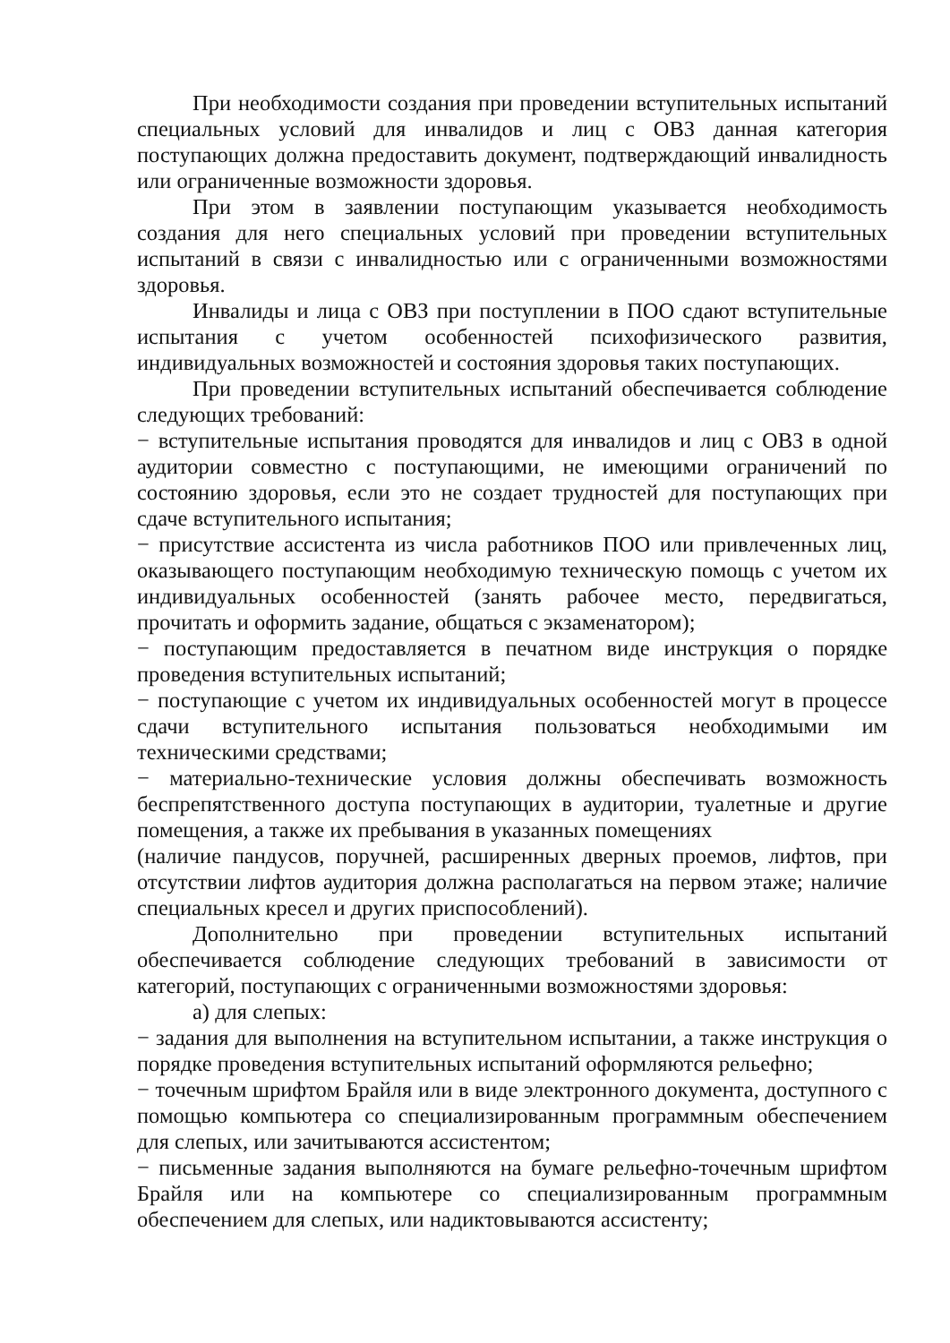При необходимости создания при проведении вступительных испытаний специальных условий для инвалидов и лиц с ОВЗ данная категория поступающих должна предоставить документ, подтверждающий инвалидность или ограниченные возможности здоровья.
При этом в заявлении поступающим указывается необходимость создания для него специальных условий при проведении вступительных испытаний в связи с инвалидностью или с ограниченными возможностями здоровья.
Инвалиды и лица с ОВЗ при поступлении в ПОО сдают вступительные испытания с учетом особенностей психофизического развития, индивидуальных возможностей и состояния здоровья таких поступающих.
При проведении вступительных испытаний обеспечивается соблюдение следующих требований:
− вступительные испытания проводятся для инвалидов и лиц с ОВЗ в одной аудитории совместно с поступающими, не имеющими ограничений по состоянию здоровья, если это не создает трудностей для поступающих при сдаче вступительного испытания;
− присутствие ассистента из числа работников ПОО или привлеченных лиц, оказывающего поступающим необходимую техническую помощь с учетом их индивидуальных особенностей (занять рабочее место, передвигаться, прочитать и оформить задание, общаться с экзаменатором);
− поступающим предоставляется в печатном виде инструкция о порядке проведения вступительных испытаний;
− поступающие с учетом их индивидуальных особенностей могут в процессе сдачи вступительного испытания пользоваться необходимыми им техническими средствами;
− материально-технические условия должны обеспечивать возможность беспрепятственного доступа поступающих в аудитории, туалетные и другие помещения, а также их пребывания в указанных помещениях
(наличие пандусов, поручней, расширенных дверных проемов, лифтов, при отсутствии лифтов аудитория должна располагаться на первом этаже; наличие специальных кресел и других приспособлений).
Дополнительно при проведении вступительных испытаний обеспечивается соблюдение следующих требований в зависимости от категорий, поступающих с ограниченными возможностями здоровья:
а) для слепых:
− задания для выполнения на вступительном испытании, а также инструкция о порядке проведения вступительных испытаний оформляются рельефно;
− точечным шрифтом Брайля или в виде электронного документа, доступного с помощью компьютера со специализированным программным обеспечением для слепых, или зачитываются ассистентом;
− письменные задания выполняются на бумаге рельефно-точечным шрифтом Брайля или на компьютере со специализированным программным обеспечением для слепых, или надиктовываются ассистенту;